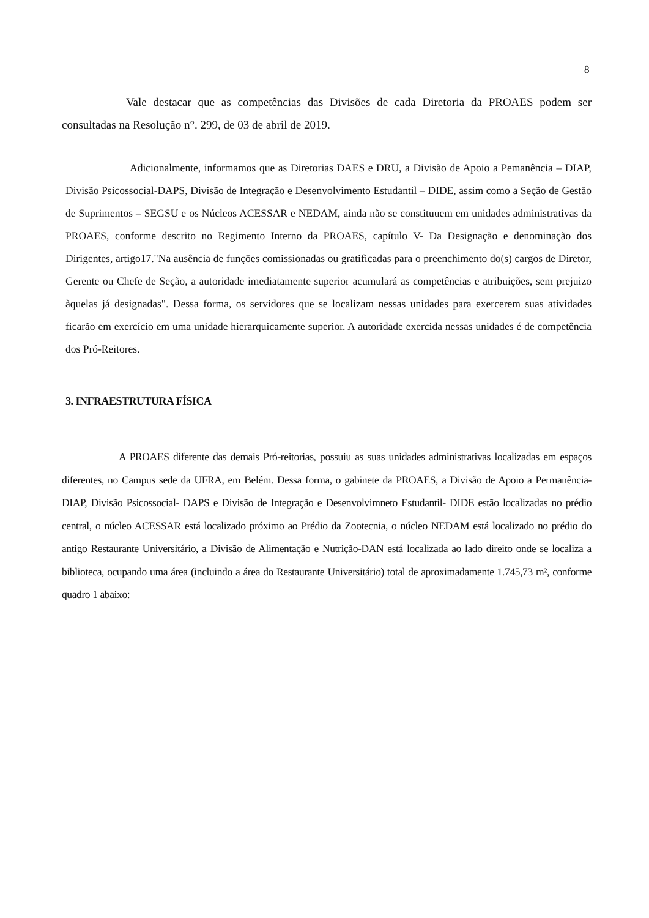8
Vale destacar que as competências das Divisões de cada Diretoria da PROAES podem ser consultadas na Resolução n°. 299, de 03 de abril de 2019.
Adicionalmente, informamos que as Diretorias DAES e DRU, a Divisão de Apoio a Pemanência – DIAP, Divisão Psicossocial-DAPS, Divisão de Integração e Desenvolvimento Estudantil – DIDE, assim como a Seção de Gestão de Suprimentos – SEGSU e os Núcleos ACESSAR e NEDAM, ainda não se constituuem em unidades administrativas da PROAES, conforme descrito no Regimento Interno da PROAES, capítulo V- Da Designação e denominação dos Dirigentes, artigo17."Na ausência de funções comissionadas ou gratificadas para o preenchimento do(s) cargos de Diretor, Gerente ou Chefe de Seção, a autoridade imediatamente superior acumulará as competências e atribuições, sem prejuizo àquelas já designadas". Dessa forma, os servidores que se localizam nessas unidades para exercerem suas atividades ficarão em exercício em uma unidade hierarquicamente superior. A autoridade exercida nessas unidades é de competência dos Pró-Reitores.
3. INFRAESTRUTURA FÍSICA
A PROAES diferente das demais Pró-reitorias, possuiu as suas unidades administrativas localizadas em espaços diferentes, no Campus sede da UFRA, em Belém. Dessa forma, o gabinete da PROAES, a Divisão de Apoio a Permanência-DIAP, Divisão Psicossocial- DAPS e Divisão de Integração e Desenvolvimneto Estudantil- DIDE estão localizadas no prédio central, o núcleo ACESSAR está localizado próximo ao Prédio da Zootecnia, o núcleo NEDAM está localizado no prédio do antigo Restaurante Universitário, a Divisão de Alimentação e Nutrição-DAN está localizada ao lado direito onde se localiza a biblioteca, ocupando uma área (incluindo a área do Restaurante Universitário) total de aproximadamente 1.745,73 m², conforme quadro 1 abaixo: